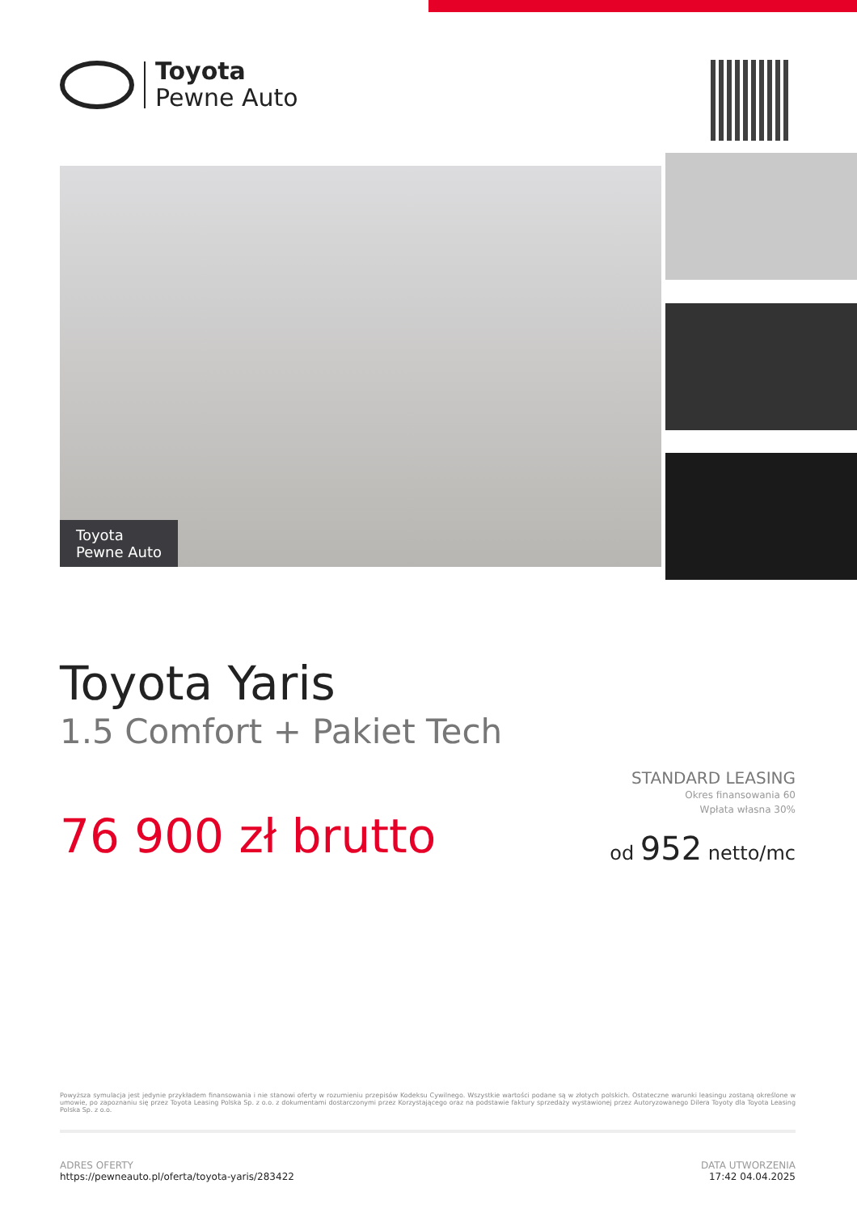Toyota
Pewne Auto
Toyota
Pewne Auto
Toyota Yaris
1.5 Comfort + Pakiet Tech
76 900 zł brutto
STANDARD LEASING
Okres finansowania 60
Wpłata własna 30%
od 952 netto/mc
Powyższa symulacja jest jedynie przykładem finansowania i nie stanowi oferty w rozumieniu przepisów Kodeksu Cywilnego. Wszystkie wartości podane są w złotych polskich. Ostateczne warunki leasingu zostaną określone w umowie, po zapoznaniu się przez Toyota Leasing Polska Sp. z o.o. z dokumentami dostarczonymi przez Korzystającego oraz na podstawie faktury sprzedaży wystawionej przez Autoryzowanego Dilera Toyoty dla Toyota Leasing Polska Sp. z o.o.
ADRES OFERTY
https://pewneauto.pl/oferta/toyota-yaris/283422
DATA UTWORZENIA
17:42 04.04.2025